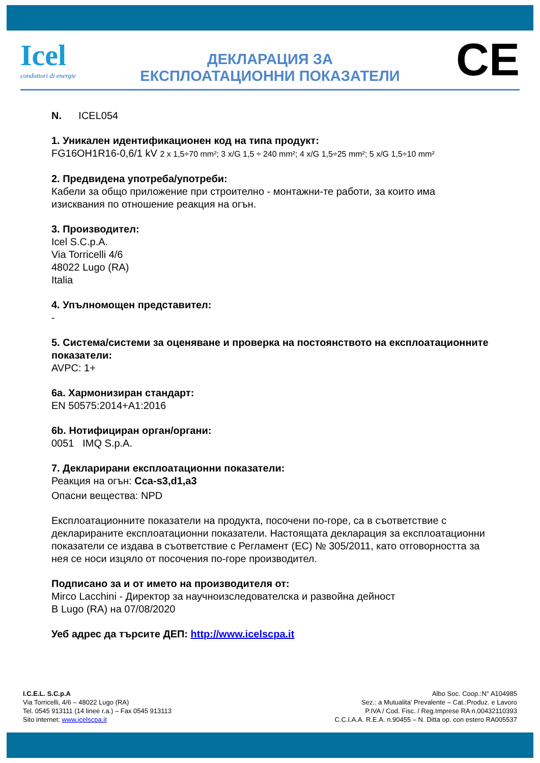Icel
conduttori di energie
ДЕКЛАРАЦИЯ ЗА
ЕКСПЛОАТАЦИОННИ ПОКАЗАТЕЛИ
CE
N. ICEL054
1. Уникален идентификационен код на типа продукт:
FG16OH1R16-0,6/1 kV 2 x 1,5÷70 mm²; 3 x/G 1,5 ÷ 240 mm²; 4 x/G 1,5÷25 mm²; 5 x/G 1,5÷10 mm²
2. Предвидена употреба/употреби:
Кабели за общо приложение при строително - монтажни-те работи, за които има изисквания по отношение реакция на огън.
3. Производител:
Icel S.C.p.A.
Via Torricelli 4/6
48022 Lugo (RA)
Italia
4. Упълномощен представител:
-
5. Система/системи за оценяване и проверка на постоянството на експлоатационните показатели:
AVPC: 1+
6a. Хармонизиран стандарт:
EN 50575:2014+A1:2016
6b. Нотифициран орган/органи:
0051 IMQ S.p.A.
7. Декларирани експлоатационни показатели:
Реакция на огън: Cca-s3,d1,a3
Опасни вещества: NPD
Експлоатационните показатели на продукта, посочени по-горе, са в съответствие с декларираните експлоатационни показатели. Настоящата декларация за експлоатационни показатели се издава в съответствие с Регламент (ЕС) № 305/2011, като отговорността за нея се носи изцяло от посочения по-горе производител.
Подписано за и от името на производителя от:
Mirco Lacchini - Директор за научноизследователска и развойна дейност
В Lugo (RA) на 07/08/2020
Уеб адрес да търсите ДЕП: http://www.icelscpa.it
I.C.E.L. S.C.p.A
Via Torricelli, 4/6 – 48022 Lugo (RA)
Tel. 0545 913111 (14 linee r.a.) – Fax 0545 913113
Sito internet: www.icelscpa.it
Albo Soc. Coop.:N° A104985
Sez.: a Mutualita’ Prevalente – Cat.:Produz. e Lavoro
P.IVA / Cod. Fisc. / Reg.Imprese RA n.00432110393
C.C.I.A.A. R.E.A. n.90455 – N. Ditta op. con estero RA005537